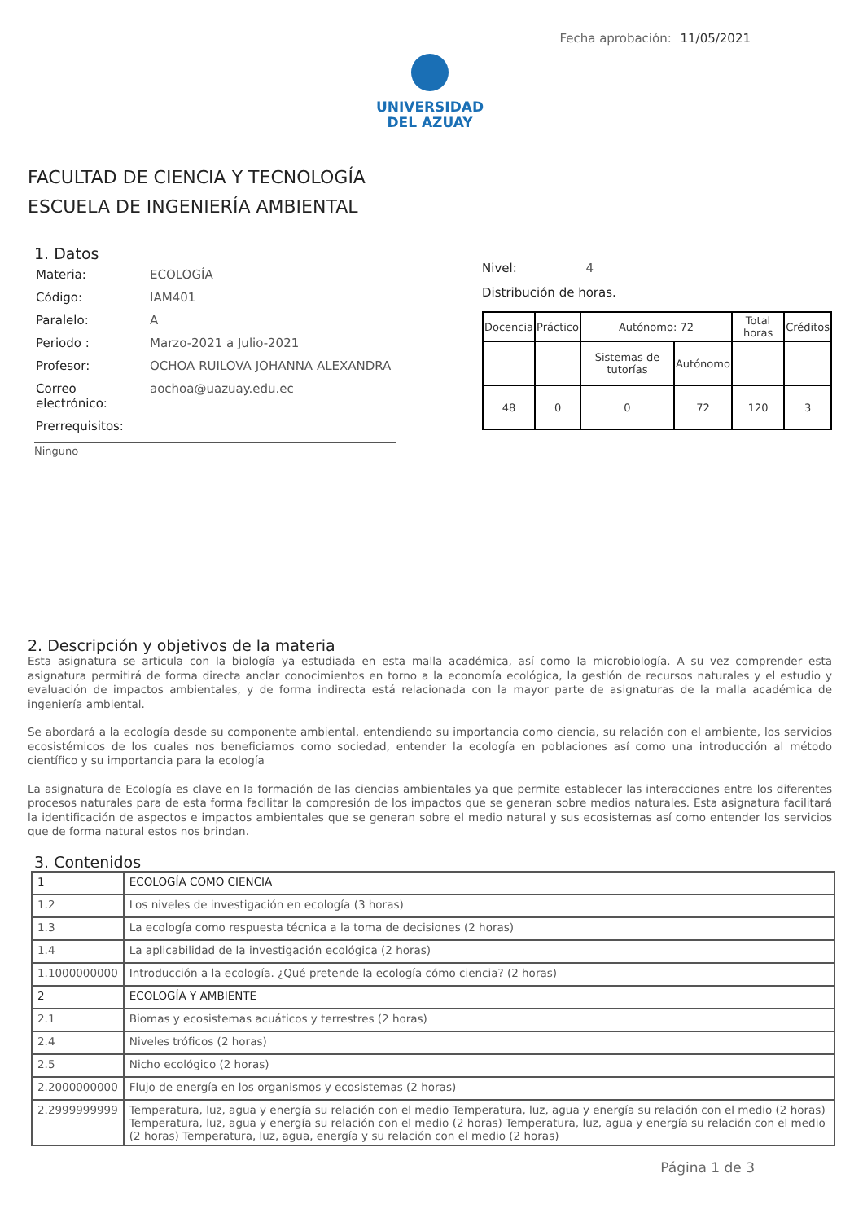Fecha aprobación: 11/05/2021
UNIVERSIDAD
DEL AZUAY
FACULTAD DE CIENCIA Y TECNOLOGÍA
ESCUELA DE INGENIERÍA AMBIENTAL
1. Datos
| Materia: | ECOLOGÍA |
| Código: | IAM401 |
| Paralelo: | A |
| Periodo : | Marzo-2021 a Julio-2021 |
| Profesor: | OCHOA RUILOVA JOHANNA ALEXANDRA |
| Correo electrónico: | aochoa@uazuay.edu.ec |
| Prerrequisitos: | |
Ninguno
Nivel: 4
Distribución de horas.
| Docencia | Práctico | Autónomo: 72 | | Total horas | Créditos |
| | | Sistemas de tutorías | Autónomo | | |
| 48 | 0 | 0 | 72 | 120 | 3 |
2. Descripción y objetivos de la materia
Esta asignatura se articula con la biología ya estudiada en esta malla académica, así como la microbiología. A su vez comprender esta asignatura permitirá de forma directa anclar conocimientos en torno a la economía ecológica, la gestión de recursos naturales y el estudio y evaluación de impactos ambientales, y de forma indirecta está relacionada con la mayor parte de asignaturas de la malla académica de ingeniería ambiental.
Se abordará a la ecología desde su componente ambiental, entendiendo su importancia como ciencia, su relación con el ambiente, los servicios ecosistémicos de los cuales nos beneficiamos como sociedad, entender la ecología en poblaciones así como una introducción al método científico y su importancia para la ecología
La asignatura de Ecología es clave en la formación de las ciencias ambientales ya que permite establecer las interacciones entre los diferentes procesos naturales para de esta forma facilitar la compresión de los impactos que se generan sobre medios naturales. Esta asignatura facilitará la identificación de aspectos e impactos ambientales que se generan sobre el medio natural y sus ecosistemas así como entender los servicios que de forma natural estos nos brindan.
3. Contenidos
| 1 | ECOLOGÍA COMO CIENCIA |
| 1.2 | Los niveles de investigación en ecología (3 horas) |
| 1.3 | La ecología como respuesta técnica a la toma de decisiones (2 horas) |
| 1.4 | La aplicabilidad de la investigación ecológica (2 horas) |
| 1.1000000000 | Introducción a la ecología. ¿Qué pretende la ecología cómo ciencia? (2 horas) |
| 2 | ECOLOGÍA Y AMBIENTE |
| 2.1 | Biomas y ecosistemas acuáticos y terrestres (2 horas) |
| 2.4 | Niveles tróficos (2 horas) |
| 2.5 | Nicho ecológico (2 horas) |
| 2.2000000000 | Flujo de energía en los organismos y ecosistemas (2 horas) |
| 2.2999999999 | Temperatura, luz, agua y energía su relación con el medio Temperatura, luz, agua y energía su relación con el medio (2 horas) Temperatura, luz, agua y energía su relación con el medio (2 horas) Temperatura, luz, agua y energía su relación con el medio (2 horas) Temperatura, luz, agua, energía y su relación con el medio (2 horas) |
Página 1 de 3